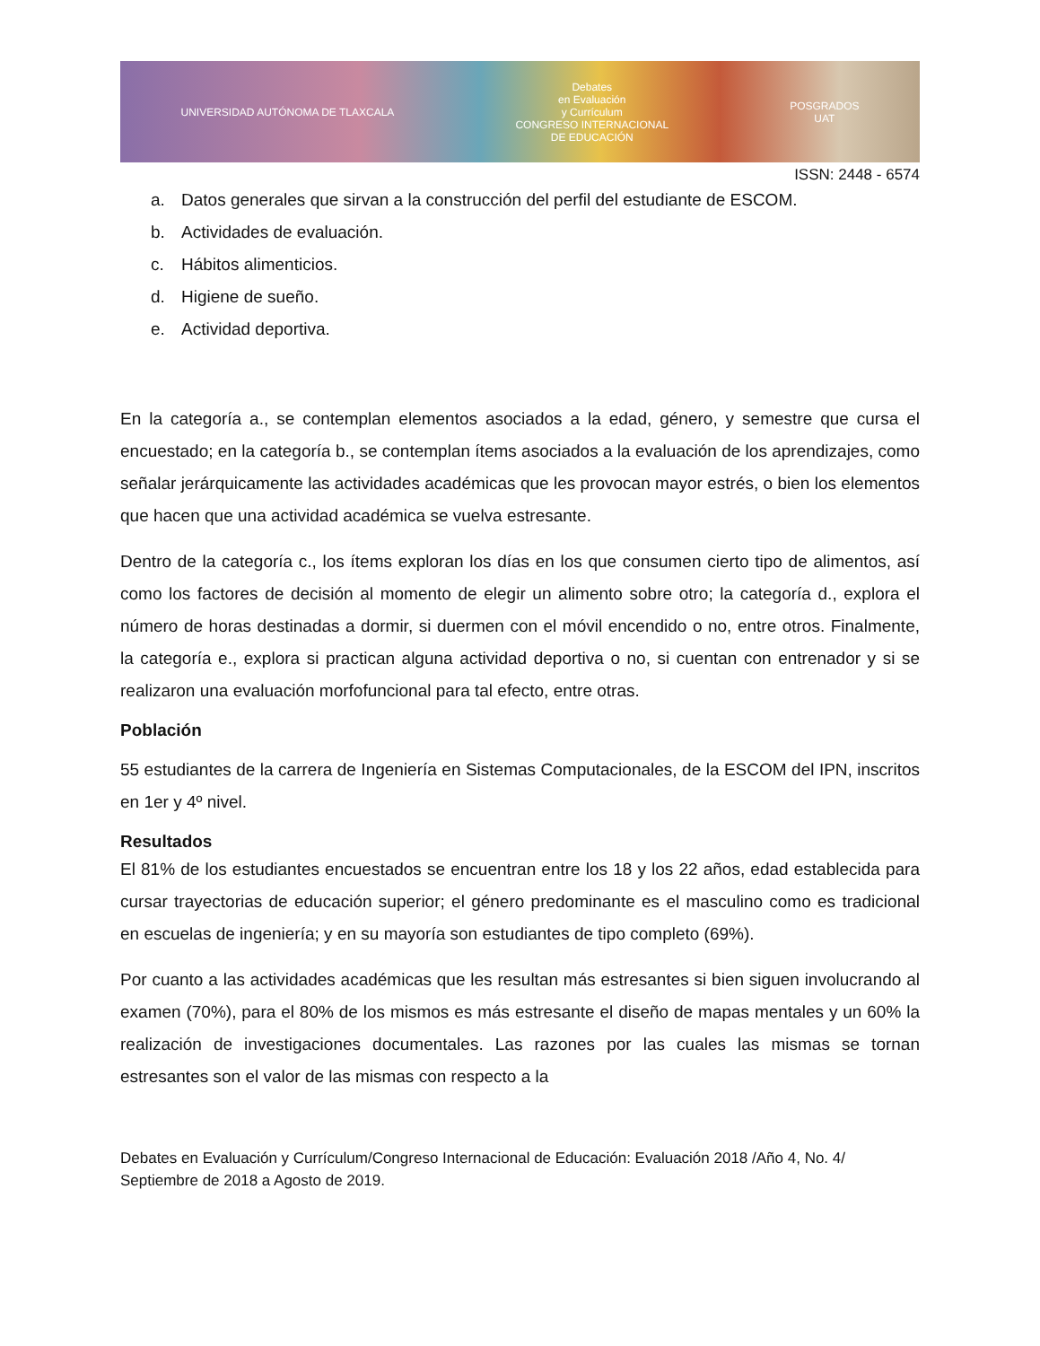UNIVERSIDAD AUTÓNOMA DE TLAXCALA
Debates
en Evaluación
y Currículum
CONGRESO INTERNACIONAL
DE EDUCACIÓN
POSGRADOS
UAT
ISSN: 2448 - 6574
a. Datos generales que sirvan a la construcción del perfil del estudiante de ESCOM.
b. Actividades de evaluación.
c. Hábitos alimenticios.
d. Higiene de sueño.
e. Actividad deportiva.
En la categoría a., se contemplan elementos asociados a la edad, género, y semestre que cursa el encuestado; en la categoría b., se contemplan ítems asociados a la evaluación de los aprendizajes, como señalar jerárquicamente las actividades académicas que les provocan mayor estrés, o bien los elementos que hacen que una actividad académica se vuelva estresante.
Dentro de la categoría c., los ítems exploran los días en los que consumen cierto tipo de alimentos, así como los factores de decisión al momento de elegir un alimento sobre otro; la categoría d., explora el número de horas destinadas a dormir, si duermen con el móvil encendido o no, entre otros. Finalmente, la categoría e., explora si practican alguna actividad deportiva o no, si cuentan con entrenador y si se realizaron una evaluación morfofuncional para tal efecto, entre otras.
Población
55 estudiantes de la carrera de Ingeniería en Sistemas Computacionales, de la ESCOM del IPN, inscritos en 1er y 4º nivel.
Resultados
El 81% de los estudiantes encuestados se encuentran entre los 18 y los 22 años, edad establecida para cursar trayectorias de educación superior; el género predominante es el masculino como es tradicional en escuelas de ingeniería; y en su mayoría son estudiantes de tipo completo (69%).
Por cuanto a las actividades académicas que les resultan más estresantes si bien siguen involucrando al examen (70%), para el 80% de los mismos es más estresante el diseño de mapas mentales y un 60% la realización de investigaciones documentales. Las razones por las cuales las mismas se tornan estresantes son el valor de las mismas con respecto a la
Debates en Evaluación y Currículum/Congreso Internacional de Educación: Evaluación 2018 /Año 4, No. 4/ Septiembre de 2018 a Agosto de 2019.